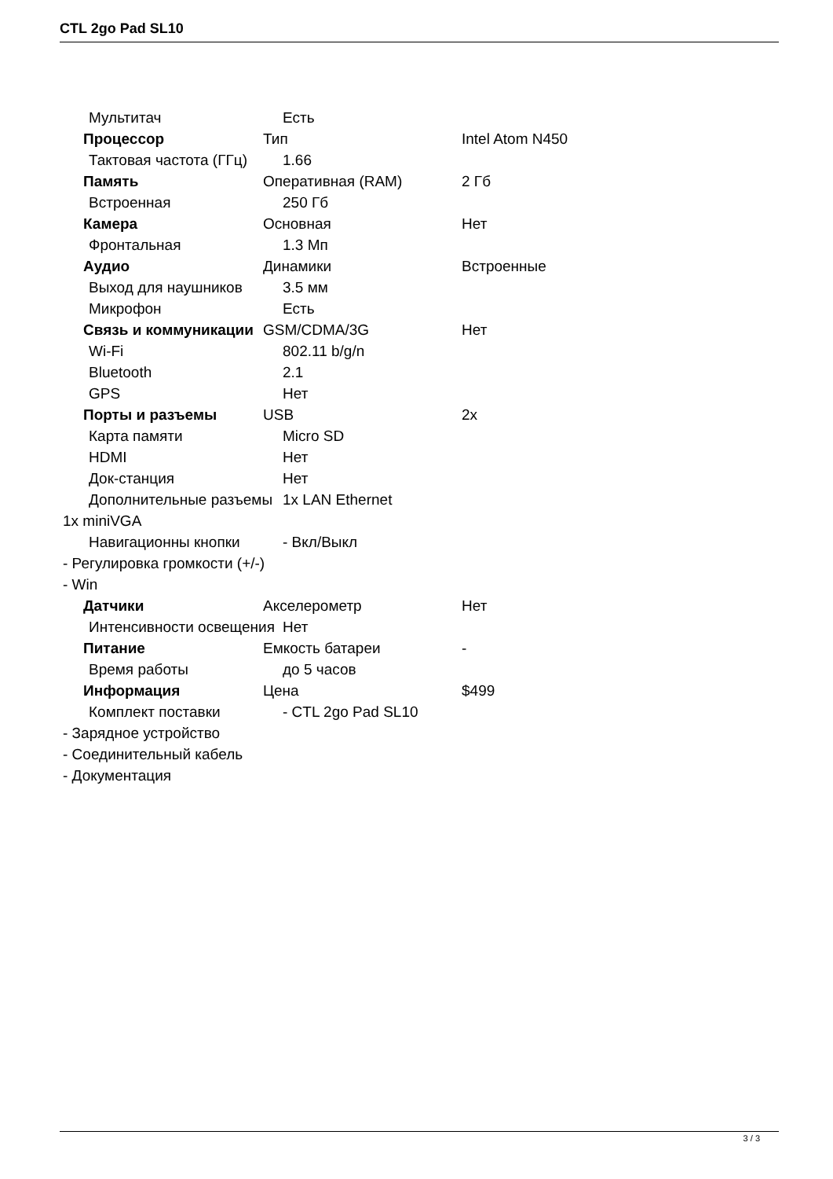CTL 2go Pad SL10
Мультитач Есть
Процессор Тип Intel Atom N450
Тактовая частота (ГГц) 1.66
Память Оперативная (RAM) 2 Гб
Встроенная 250 Гб
Камера Основная Нет
Фронтальная 1.3 Мп
Аудио Динамики Встроенные
Выход для наушников 3.5 мм
Микрофон Есть
Связь и коммуникации GSM/CDMA/3G Нет
Wi-Fi 802.11 b/g/n
Bluetooth 2.1
GPS Нет
Порты и разъемы USB 2x
Карта памяти Micro SD
HDMI Нет
Док-станция Нет
Дополнительные разъемы 1x LAN Ethernet
1x miniVGA
Навигационны кнопки - Вкл/Выкл
- Регулировка громкости (+/-)
- Win
Датчики Акселерометр Нет
Интенсивности освещения Нет
Питание Емкость батареи -
Время работы до 5 часов
Информация Цена $499
Комплект поставки - CTL 2go Pad SL10
- Зарядное устройство
- Соединительный кабель
- Документация
3 / 3